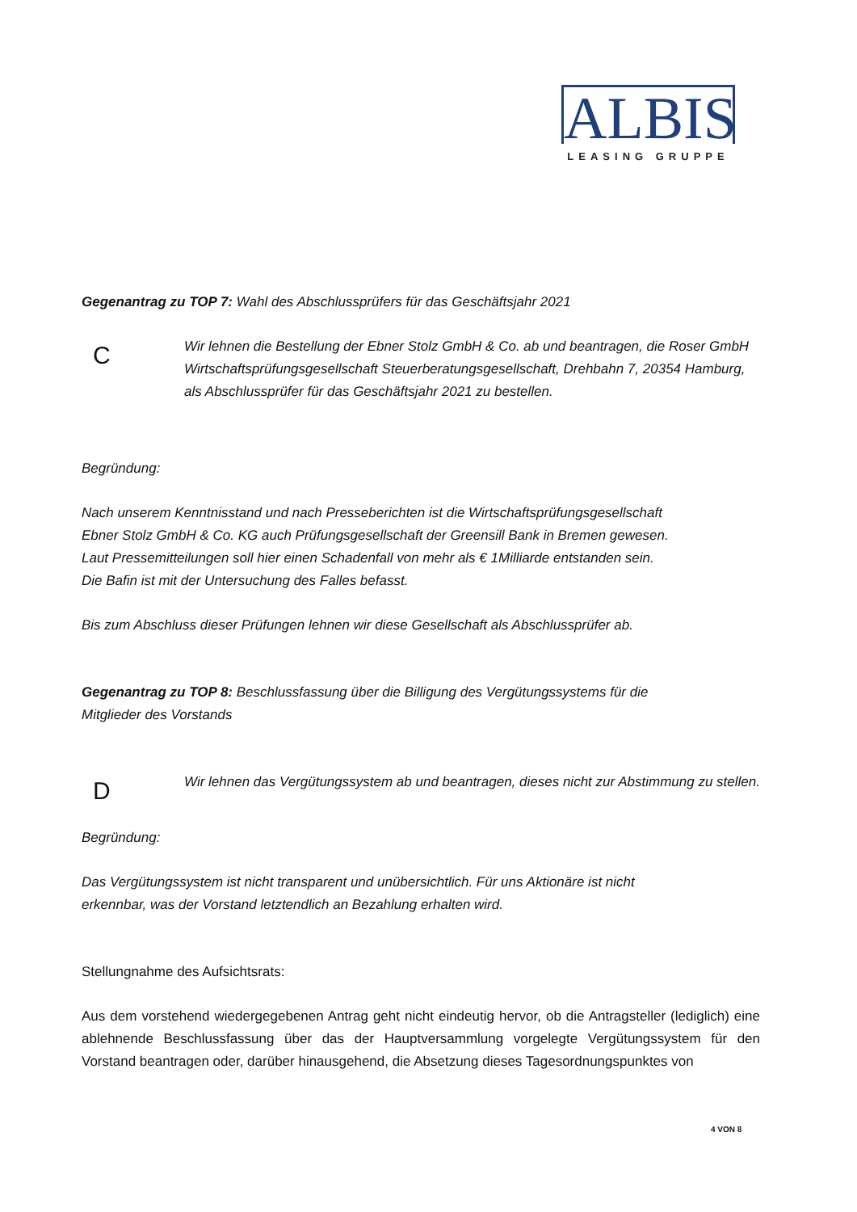ALBIS
LEASING GRUPPE
Gegenantrag zu TOP 7: Wahl des Abschlussprüfers für das Geschäftsjahr 2021
C
Wir lehnen die Bestellung der Ebner Stolz GmbH & Co. ab und beantragen, die Roser GmbH Wirtschaftsprüfungsgesellschaft Steuerberatungsgesellschaft, Drehbahn 7, 20354 Hamburg, als Abschlussprüfer für das Geschäftsjahr 2021 zu bestellen.
Begründung:
Nach unserem Kenntnisstand und nach Presseberichten ist die Wirtschaftsprüfungsgesellschaft
Ebner Stolz GmbH & Co. KG auch Prüfungsgesellschaft der Greensill Bank in Bremen gewesen.
Laut Pressemitteilungen soll hier einen Schadenfall von mehr als € 1Milliarde entstanden sein.
Die Bafin ist mit der Untersuchung des Falles befasst.
Bis zum Abschluss dieser Prüfungen lehnen wir diese Gesellschaft als Abschlussprüfer ab.
Gegenantrag zu TOP 8: Beschlussfassung über die Billigung des Vergütungssystems für die
Mitglieder des Vorstands
D
Wir lehnen das Vergütungssystem ab und beantragen, dieses nicht zur Abstimmung zu stellen.
Begründung:
Das Vergütungssystem ist nicht transparent und unübersichtlich. Für uns Aktionäre ist nicht
erkennbar, was der Vorstand letztendlich an Bezahlung erhalten wird.
Stellungnahme des Aufsichtsrats:
Aus dem vorstehend wiedergegebenen Antrag geht nicht eindeutig hervor, ob die Antragsteller (lediglich) eine ablehnende Beschlussfassung über das der Hauptversammlung vorgelegte Vergütungssystem für den Vorstand beantragen oder, darüber hinausgehend, die Absetzung dieses Tagesordnungspunktes von
4 VON 8